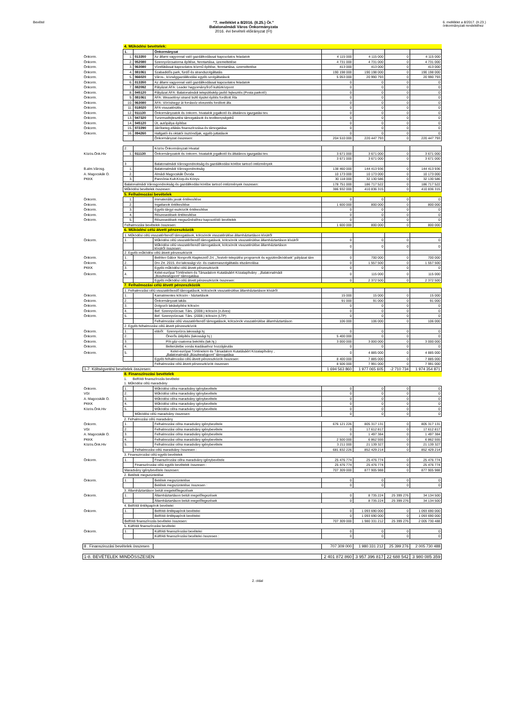Bevétel "7. melléklet a 8/2016. (II.25.) Ör."
Balatonalmádi Város Önkormányzata
2016. évi bevételi előirányzat (Ft)
6. melléklet a 8/2017. (II.23.)
önkormányzati rendelethez
| | 4. Működési bevételek: | | | | | | |
| | 1. | | Önkormányzat | | | | |
| Önkorm. | 1. | 013350 | Az állami vagyonnal való gazdálkodással kapcsolatos feladatok | 4 115 000 | 4 115 000 | 0 | 4 115 000 |
| Önkorm. | 2. | 052080 | Szennyvízcsatorna építése, fenntartása, üzemeltetése | 4 731 000 | 4 731 000 | 0 | 4 731 000 |
| Önkorm. | 3. | 063080 | Vízellátással kapcsolatos közmű építése, fenntartása, üzemeltetése | 413 000 | 413 000 | 0 | 413 000 |
| Önkorm. | 4. | 081061 | Szabadidős park, fürdő és strandszolgáltatás | 190 198 000 | 190 198 000 | 0 | 190 198 000 |
| Önkorm. | 5. | 066020 | Város-, községgazdálkodási egyéb szolgáltatások | 5 053 000 | 20 990 793 | 0 | 20 990 793 |
| Önkorm. | 6. | 013350 | Az állami vagyonnal való gazdálkodással kapcsolatos feladatok | 0 | 0 | 0 | 0 |
| Önkorm. | 7. | 082092 | Pályázat ÁFA: Leader hagyományőrző kultúrközpont | 0 | 0 | 0 | 0 |
| Önkorm. | 8. | 045120 | Pályázat ÁFA: Balatonalmádi településkép javító fejlesztés (Posta parkoló) | 0 | 0 | 0 | 0 |
| Önkorm. | 9. | 081061 | ÁFA: Wesselényi strand büfé épület építés fordított Áfa | 0 | 0 | 0 | 0 |
| Önkorm. | 10. | 063080 | ÁFA: Vöröshegyi út forrásvíz elvezetés fordított áfa | 0 | 0 | 0 | 0 |
| Önkorm. | 11. | 018020 | ÁFA visszatérülés | 0 | 0 | 0 | 0 |
| Önkorm. | 12. | 011130 | Önkormányzatok és önkorm. hivatalok jogalkotó és általános igazgatási tev. | 0 | 0 | 0 | 0 |
| Önkorm. | 13. | 047320 | Turizmusfejlesztési támogatások és tevékenységekű | 0 | 0 | 0 | 0 |
| Önkorm. | 14. | 045120 | Út, autópálya építése | 0 | 0 | 0 | 0 |
| Önkorm. | 15. | 072290 | Járóbeteg-ellátás finanszírozása és támogatása | 0 | 0 | 0 | 0 |
| Önkorm. | 16. | 094260 | Hallgatói és oktatói ösztöndíjak, egyéb juttatások | 0 | 0 | 0 | 0 |
| | | | Önkormányzat összesen: | 204 510 000 | 220 447 793 | 0 | 220 447 793 |
| | 2. | | Közös Önkormányzati Hivatal | | | | |
| Közös.Önk.Hiv | 1. | 011130 | Önkormányzatok és önkorm. hivatalok jogalkotó és általános igazgatási tev. | 3 671 000 | 3 671 000 | 0 | 3 671 000 |
| | | | | 3 671 000 | 3 671 000 | 0 | 3 671 000 |
| | 3 | | Balatonalmádi Városgondnokság és gazdálkodási körébe tartozó intézmények | | | | |
| B.alm.Városg. | 1. | | Balatonalmádi Városgondnokság | 138 460 000 | 144 413 936 | 0 | 144 413 936 |
| A. Magocskák O. | 2. | | Almádi Magocskák Óvoda | 10 173 000 | 10 173 000 | 0 | 10 173 000 |
| PKKK | 3. | | Pannónia Kult.Közp.és Könyv. | 30 118 000 | 32 130 586 | 0 | 32 130 586 |
| | Balatonalmádi Városgondnokság és gazdálkodási körébe tartozó intézmények összesen: | | | 178 751 000 | 186 717 522 | 0 | 186 717 522 |
| | Működési bevételek összesen: | | | 386 932 000 | 410 836 315 | 0 | 410 836 315 |
| | 5. Felhalmozási bevételek | | | | | | |
| Önkorm. | 1. | | Immateriális javak értékesítése | 0 | 0 | 0 | 0 |
| Önkorm. | 2. | | Ingatlanok értékesítése | 1 600 000 | 800 000 | 0 | 800 000 |
| Önkorm. | 3. | | Egyéb tárgyi eszközök értékesítése | 0 | 0 | 0 | 0 |
| Önkorm. | 4. | | Részesedések értékesítése | 0 | 0 | 0 | 0 |
| Önkorm. | 5. | | Részesedések megszűnéséhez kapcsolódó bevételek | 0 | 0 | 0 | 0 |
| | Felhalmozási bevételek összesen: | | | 1 600 000 | 800 000 | 0 | 800 000 |
| | 6. Működési célú átvett pénzeszközök | | | | | | |
| | 1. Működési célú visszatérítendő támogatások, kölcsönök visszatérülése államháztartáson kívülről | | | | | | |
| Önkorm. | 1. | | Működési célú visszatérítendő támogatások, kölcsönök visszatérülése államháztartáson kívülről | 0 | 0 | 0 | 0 |
| | | | Működési célú visszatérítendő támogatások, kölcsönök visszatérülése államháztartáson kívülről összesen: | 0 | 0 | 0 | 0 |
| | 2. Egyéb működési célú átvett pénzeszközök | | | | | | |
| Önkorm. | 1. | | Bethlen Gábor Nonprofit Alapkezelő Zrt. „Testvér-települési programok és együttműködések” pályázat tám | 0 | 700 000 | 0 | 700 000 |
| Önkorm. | 2. | | Drv Zrt. 2015. évi lakossági víz- és csatornaszolgáltatás elszámolása | 0 | 1 557 500 | 0 | 1 557 500 |
| PKKK | 3. | | Egyéb működési célú átvett pénzeszközök | 0 | 0 | 0 | 0 |
| Önkorm. | 4. | | Kelet-európai Történelem és Társadalom Kutatásáért Közalapítvány , „Balatonalmádi „Büszkeségpont" támogatása | 0 | 115 000 | 0 | 115 000 |
| | | | Egyéb működési célú átvett pénzeszközök összesen: | 0 | 2 372 500 | 0 | 2 372 500 |
| | 7. Felhalmozási célú átvett pénzeszközök | | | | | | |
| | 1. Felhalmozási célú visszatérítendő támogatások, kölcsönök visszatérülése államháztartáson kívülről | | | | | | |
| Önkorm. | 1. | | Kamatmentes kölcsön - háztartások | 15 000 | 15 000 | 0 | 15 000 |
| Önkorm. | 2. | | Önkormányzati lakás | 91 000 | 91 000 | 0 | 91 000 |
| Önkorm. | 3. | | Dolgozói lakásépítési kölcsön | 0 | 0 | 0 | 0 |
| Önkorm. | 4. | | Bef. Szennyvízcsat. Társ. (2008.) kölcsön (n.éves) | 0 | 0 | 0 | 0 |
| Önkorm. | 5. | | Bef. Szennyvízcsat. Társ. (2008.) kölcsön (LTP) | 0 | 0 | 0 | 0 |
| | | | Felhalmozási célú visszatérítendő támogatások, kölcsönök visszatérülése államháztartáson | 106 000 | 106 000 | 0 | 106 000 |
| | 2. Egyéb felhalmozási célú átvett pénzeszközök | | | | | | |
| Önkorm. | 1. | | ebből: Szennyvízcs.lakossági.hj. | 0 | 0 | 0 | 0 |
| Önkorm. | 2. | | Önerős útépítés (lakossági hj.) | 5 400 000 | 0 | 0 | 0 |
| Önkorm. | 3. | | Pót gáz-csatorna bekötés (lak.hj.) | 3 000 000 | 3 000 000 | 0 | 3 000 000 |
| Önkorm. | 4. | | Belterületbe vonás kiadásaihoz hozzájárulás | 0 | 0 | 0 | 0 |
| Önkorm. | 5. | | Kelet-európai Történelem és Társadalom Kutatásáért Közalapítvány , „Balatonalmádi „Büszkeségpont" támogatása | 0 | 4 885 000 | 0 | 4 885 000 |
| | | | Egyéb felhalmozási célú átvett pénzeszközök összesen: | 8 400 000 | 7 885 000 | 0 | 7 885 000 |
| | | | Felhalmozási célú átvett pénzeszközök összesen | 8 506 000 | 7 991 000 | 0 | 7 991 000 |
| 1-7. Költségvetési bevételek összesen: | | | | 1 694 563 860 | 1 977 065 605 | -2 710 734 | 1 974 354 871 |
| | 8. Finanszírozási bevételek | | | | | | |
| | 1. Belföldi finanszírozás bevételei | | | | | | |
| | 1. Működési célú maradvány | | | | | | |
| Önkorm. | 1. | | Működési célra maradvány igénybevétele | 0 | 0 | 0 | 0 |
| VGI | 2. | | Működési célra maradvány igénybevétele | 0 | 0 | 0 | 0 |
| A. Magocskák O. | 3. | | Működési célra maradvány igénybevétele | 0 | 0 | 0 | 0 |
| PKKK | 4. | | Működési célra maradvány igénybevétele | 0 | 0 | 0 | 0 |
| Közös.Önk.Hiv | 5. | | Működési célra maradvány igénybevétele | 0 | 0 | 0 | 0 |
| | | Működési célú maradvány összesen: | | 0 | 0 | 0 | 0 |
| | 2. Felhalmozási célú maradvány | | | | | | |
| Önkorm. | 1. | | Felhalmozási célra maradvány igénybevétele | 676 121 226 | 805 317 131 | 0 | 805 317 131 |
| VGI | 2. | | Felhalmozási célra maradvány igénybevétele | 0 | 17 612 817 | 0 | 17 612 817 |
| A. Magocskák O. | 3. | | Felhalmozási célra maradvány igénybevétele | 0 | 1 497 384 | 0 | 1 497 384 |
| PKKK | 4. | | Felhalmozási célra maradvány igénybevétele | 2 500 000 | 6 862 555 | 0 | 6 862 555 |
| Közös.Önk.Hiv | 5. | | Felhalmozási célra maradvány igénybevétele | 3 211 000 | 21 139 327 | 0 | 21 139 327 |
| | | Felhalmozási célú maradvány összesen : | | 681 832 226 | 852 429 214 | 0 | 852 429 214 |
| | 3. Finanszirozási célú egyéb bevételek | | | | | | |
| Önkorm. | 1. | | Finanszírozási célra maradvány igénybevétele | 25 476 774 | 25 476 774 | 0 | 25 476 774 |
| | | Finanszírozási célú egyéb bevételek összesen : | | 25 476 774 | 25 476 774 | 0 | 25 476 774 |
| | Maradvány igénybevétele összesen: | | | 707 309 000 | 877 905 988 | 0 | 877 905 988 |
| | 2. Betétek megszüntetése | | | | | | |
| Önkorm. | 1. | | Betétek megszüntetése | 0 | 0 | 0 | 0 |
| | | | Betétek megszüntetése összesen : | 0 | 0 | 0 | 0 |
| | 3. Államháztartáson belüli megelelőlegezések | | | | | | |
| Önkorm. | 1. | | Államháztartáson belüli megelőlegezések | 0 | 8 735 224 | 25 399 276 | 34 134 500 |
| | | | Államháztartáson belüli megelőlegezések | 0 | 8 735 224 | 25 399 276 | 34 134 500 |
| | 4. Belföldi értékpapírok bevételei | | | | | | |
| Önkorm. | 1. | | Belföldi értékpapírok bevételei | 0 | 1 093 690 000 | 0 | 1 093 690 000 |
| | | | Belföldi értékpapírok bevételei | 0 | 1 093 690 000 | 0 | 1 093 690 000 |
| | Belföldi finanszírozás bevételei összesen: | | | 707 309 000 | 1 980 331 212 | 25 399 276 | 2 005 730 488 |
| | 5. Külföldi finanszírozási bevételei | | | | | | |
| Önkorm. | 1. | | Külföldi finanszírozási bevételei | 0 | 0 | 0 | 0 |
| | | | Külföldi finanszírozási bevételei összesen : | 0 | 0 | 0 | 0 |
| 8 . Finanszirozási bevételek összesen | | | | 707 309 000 | 1 980 331 212 | 25 399 276 | 2 005 730 488 |
| 1-8. BEVÉTELEK MINDÖSSZESEN | | | | 2 401 872 860 | 3 957 396 817 | 22 688 542 | 3 980 085 359 |
2. oldal